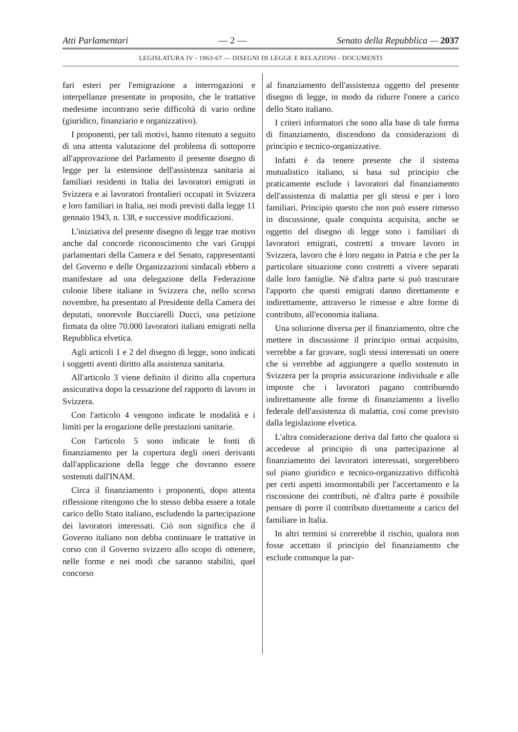Atti Parlamentari — 2 — Senato della Repubblica — 2037
LEGISLATURA IV - 1963-67 — DISEGNI DI LEGGE E RELAZIONI - DOCUMENTI
fari esteri per l'emigrazione a interrogazioni e interpellanze presentate in proposito, che le trattative medesime incontrano serie difficoltà di vario ordine (giuridico, finanziario e organizzativo).
I proponenti, per tali motivi, hanno ritenuto a seguito di una attenta valutazione del problema di sottoporre all'approvazione del Parlamento il presente disegno di legge per la estensione dell'assistenza sanitaria ai familiari residenti in Italia dei lavoratori emigrati in Svizzera e ai lavoratori frontalieri occupati in Svizzera e loro familiari in Italia, nei modi previsti dalla legge 11 gennaio 1943, n. 138, e successive modificazioni.
L'iniziativa del presente disegno di legge trae motivo anche dal concorde riconoscimento che vari Gruppi parlamentari della Camera e del Senato, rappresentanti del Governo e delle Organizzazioni sindacali ebbero a manifestare ad una delegazione della Federazione colonie libere italiane in Svizzera che, nello scorso novembre, ha presentato al Presidente della Camera dei deputati, onorevole Bucciarelli Ducci, una petizione firmata da oltre 70.000 lavoratori italiani emigrati nella Repubblica elvetica.
Agli articoli 1 e 2 del disegno di legge, sono indicati i soggetti aventi diritto alla assistenza sanitaria.
All'articolo 3 viene definito il diritto alla copertura assicurativa dopo la cessazione del rapporto di lavoro in Svizzera.
Con l'articolo 4 vengono indicate le modalità e i limiti per la erogazione delle prestazioni sanitarie.
Con l'articolo 5 sono indicate le fonti di finanziamento per la copertura degli oneri derivanti dall'applicazione della legge che dovranno essere sostenuti dall'INAM.
Circa il finanziamento i proponenti, dopo attenta riflessione ritengono che lo stesso debba essere a totale carico dello Stato italiano, escludendo la partecipazione dei lavoratori interessati. Ciò non significa che il Governo italiano non debba continuare le trattative in corso con il Governo svizzero allo scopo di ottenere, nelle forme e nei modi che saranno stabiliti, quel concorso
al finanziamento dell'assistenza oggetto del presente disegno di legge, in modo da ridurre l'onere a carico dello Stato italiano.
I criteri informatori che sono alla base di tale forma di finanziamento, discendono da considerazioni di principio e tecnico-organizzative.
Infatti è da tenere presente che il sistema mutualistico italiano, si basa sul principio che praticamente esclude i lavoratori dal finanziamento dell'assistenza di malattia per gli stessi e per i loro familiari. Principio questo che non può essere rimesso in discussione, quale conquista acquisita, anche se oggetto del disegno di legge sono i familiari di lavoratori emigrati, costretti a trovare lavoro in Svizzera, lavoro che è loro negato in Patria e che per la particolare situazione cono costretti a vivere separati dalle loro famiglie. Nè d'altra parte si può trascurare l'apporto che questi emigrati danno direttamente e indirettamente, attraverso le rimesse e altre forme di contributo, all'economia italiana.
Una soluzione diversa per il finanziamento, oltre che mettere in discussione il principio ormai acquisito, verrebbe a far gravare, sugli stessi interessati un onere che si verrebbe ad aggiungere a quello sostenuto in Svizzera per la propria assicurazione individuale e alle imposte che i lavoratori pagano contribuendo indirettamente alle forme di finanziamento a livello federale dell'assistenza di malattia, così come previsto dalla legislazione elvetica.
L'altra considerazione deriva dal fatto che qualora si accedesse al principio di una partecipazione al finanziamento dei lavoratori interessati, sorgerebbero sul piano giuridico e tecnico-organizzativo difficoltà per certi aspetti insormontabili per l'accertamento e la riscossione dei contributi, nè d'altra parte è possibile pensare di porre il contributo direttamente a carico del familiare in Italia.
In altri termini si correrebbe il rischio, qualora non fosse accettato il principio del finanziamento che esclude comunque la par-